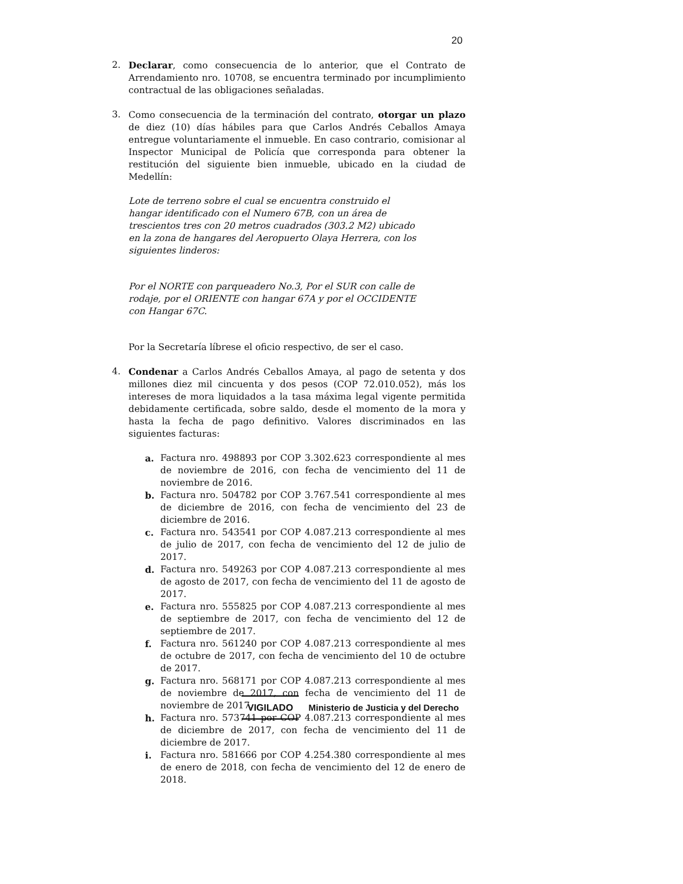20
2. Declarar, como consecuencia de lo anterior, que el Contrato de Arrendamiento nro. 10708, se encuentra terminado por incumplimiento contractual de las obligaciones señaladas.
3. Como consecuencia de la terminación del contrato, otorgar un plazo de diez (10) días hábiles para que Carlos Andrés Ceballos Amaya entregue voluntariamente el inmueble. En caso contrario, comisionar al Inspector Municipal de Policía que corresponda para obtener la restitución del siguiente bien inmueble, ubicado en la ciudad de Medellín:
Lote de terreno sobre el cual se encuentra construido el hangar identificado con el Numero 67B, con un área de trescientos tres con 20 metros cuadrados (303.2 M2) ubicado en la zona de hangares del Aeropuerto Olaya Herrera, con los siguientes linderos:
Por el NORTE con parqueadero No.3, Por el SUR con calle de rodaje, por el ORIENTE con hangar 67A y por el OCCIDENTE con Hangar 67C.
Por la Secretaría líbrese el oficio respectivo, de ser el caso.
4. Condenar a Carlos Andrés Ceballos Amaya, al pago de setenta y dos millones diez mil cincuenta y dos pesos (COP 72.010.052), más los intereses de mora liquidados a la tasa máxima legal vigente permitida debidamente certificada, sobre saldo, desde el momento de la mora y hasta la fecha de pago definitivo. Valores discriminados en las siguientes facturas:
a. Factura nro. 498893 por COP 3.302.623 correspondiente al mes de noviembre de 2016, con fecha de vencimiento del 11 de noviembre de 2016.
b. Factura nro. 504782 por COP 3.767.541 correspondiente al mes de diciembre de 2016, con fecha de vencimiento del 23 de diciembre de 2016.
c. Factura nro. 543541 por COP 4.087.213 correspondiente al mes de julio de 2017, con fecha de vencimiento del 12 de julio de 2017.
d. Factura nro. 549263 por COP 4.087.213 correspondiente al mes de agosto de 2017, con fecha de vencimiento del 11 de agosto de 2017.
e. Factura nro. 555825 por COP 4.087.213 correspondiente al mes de septiembre de 2017, con fecha de vencimiento del 12 de septiembre de 2017.
f. Factura nro. 561240 por COP 4.087.213 correspondiente al mes de octubre de 2017, con fecha de vencimiento del 10 de octubre de 2017.
g. Factura nro. 568171 por COP 4.087.213 correspondiente al mes de noviembre de 2017, con fecha de vencimiento del 11 de noviembre de 2017.
h. Factura nro. 573741 por COP 4.087.213 correspondiente al mes de diciembre de 2017, con fecha de vencimiento del 11 de diciembre de 2017.
i. Factura nro. 581666 por COP 4.254.380 correspondiente al mes de enero de 2018, con fecha de vencimiento del 12 de enero de 2018.
VIGILADO Ministerio de Justicia y del Derecho